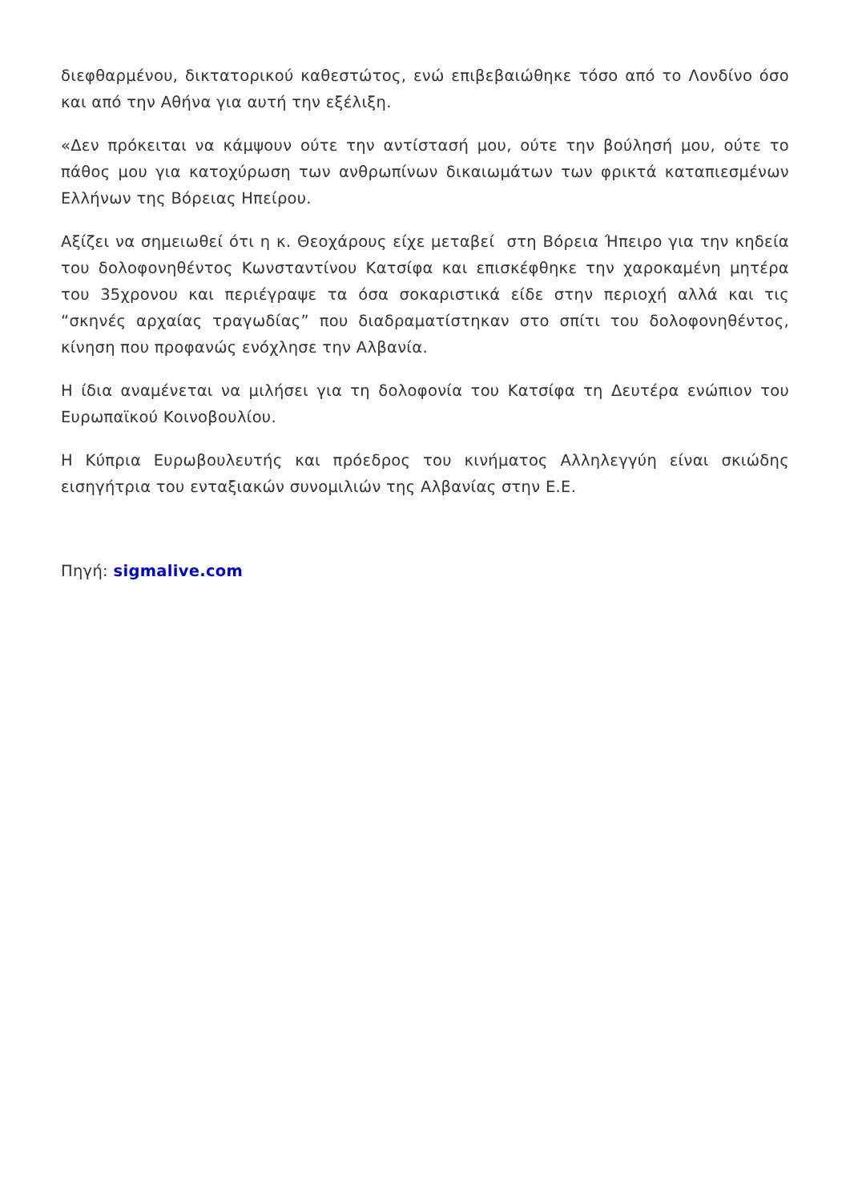διεφθαρμένου, δικτατορικού καθεστώτος, ενώ επιβεβαιώθηκε τόσο από το Λονδίνο όσο και από την Αθήνα για αυτή την εξέλιξη.
«Δεν πρόκειται να κάμψουν ούτε την αντίστασή μου, ούτε την βούλησή μου, ούτε το πάθος μου για κατοχύρωση των ανθρωπίνων δικαιωμάτων των φρικτά καταπιεσμένων Ελλήνων της Βόρειας Ηπείρου.
Αξίζει να σημειωθεί ότι η κ. Θεοχάρους είχε μεταβεί στη Βόρεια Ήπειρο για την κηδεία του δολοφονηθέντος Κωνσταντίνου Κατσίφα και επισκέφθηκε την χαροκαμένη μητέρα του 35χρονου και περιέγραψε τα όσα σοκαριστικά είδε στην περιοχή αλλά και τις “σκηνές αρχαίας τραγωδίας” που διαδραματίστηκαν στο σπίτι του δολοφονηθέντος, κίνηση που προφανώς ενόχλησε την Αλβανία.
Η ίδια αναμένεται να μιλήσει για τη δολοφονία του Κατσίφα τη Δευτέρα ενώπιον του Ευρωπαϊκού Κοινοβουλίου.
Η Κύπρια Ευρωβουλευτής και πρόεδρος του κινήματος Αλληλεγγύη είναι σκιώδης εισηγήτρια του ενταξιακών συνομιλιών της Αλβανίας στην Ε.Ε.
Πηγή: sigmalive.com